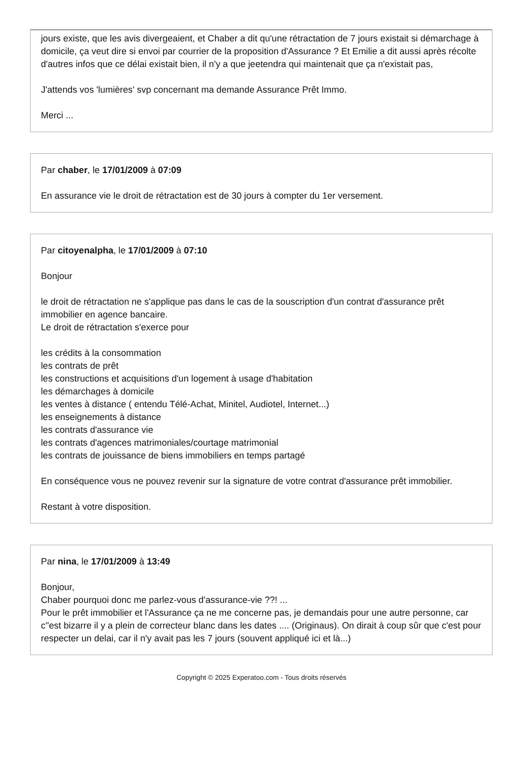jours existe, que les avis divergeaient, et Chaber a dit qu'une rétractation de 7 jours existait si démarchage à domicile, ça veut dire si envoi par courrier de la proposition d'Assurance ? Et Emilie a dit aussi après récolte d'autres infos que ce délai existait bien, il n'y a que jeetendra qui maintenait que ça n'existait pas,
J'attends vos 'lumières' svp concernant ma demande Assurance Prêt Immo.
Merci ...
Par chaber, le 17/01/2009 à 07:09
En assurance vie le droit de rétractation est de 30 jours à compter du 1er versement.
Par citoyenalpha, le 17/01/2009 à 07:10
Bonjour
le droit de rétractation ne s'applique pas dans le cas de la souscription d'un contrat d'assurance prêt immobilier en agence bancaire.
Le droit de rétractation s'exerce pour
les crédits à la consommation
les contrats de prêt
les constructions et acquisitions d'un logement à usage d'habitation
les démarchages à domicile
les ventes à distance ( entendu Télé-Achat, Minitel, Audiotel, Internet...)
les enseignements à distance
les contrats d'assurance vie
les contrats d'agences matrimoniales/courtage matrimonial
les contrats de jouissance de biens immobiliers en temps partagé
En conséquence vous ne pouvez revenir sur la signature de votre contrat d'assurance prêt immobilier.
Restant à votre disposition.
Par nina, le 17/01/2009 à 13:49
Bonjour,
Chaber pourquoi donc me parlez-vous d'assurance-vie ??! ...
Pour le prêt immobilier et l'Assurance ça ne me concerne pas, je demandais pour une autre personne, car c''est bizarre il y a plein de correcteur blanc dans les dates .... (Originaus). On dirait à coup sûr que c'est pour respecter un delai, car il n'y avait pas les 7 jours (souvent appliqué ici et là...)
Copyright © 2025 Experatoo.com - Tous droits réservés